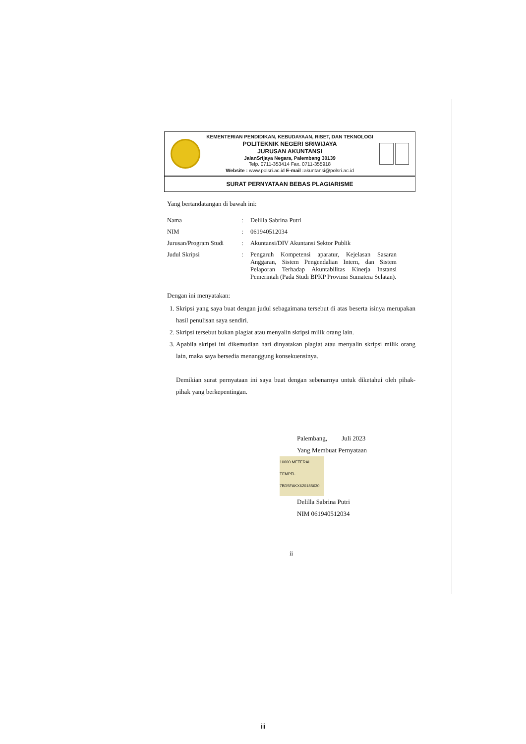KEMENTERIAN PENDIDIKAN, KEBUDAYAAN, RISET, DAN TEKNOLOGI
POLITEKNIK NEGERI SRIWIJAYA
JURUSAN AKUNTANSI
JalanSrijaya Negara, Palembang 30139
Telp. 0711-353414 Fax. 0711-355918
Website : www.polsri.ac.id E-mail : akuntansi@polsri.ac.id
SURAT PERNYATAAN BEBAS PLAGIARISME
Yang bertandatangan di bawah ini:
Nama: Delilla Sabrina Putri
NIM: 061940512034
Jurusan/Program Studi: Akuntansi/DIV Akuntansi Sektor Publik
Judul Skripsi: Pengaruh Kompetensi aparatur, Kejelasan Sasaran Anggaran, Sistem Pengendalian Intern, dan Sistem Pelaporan Terhadap Akuntabilitas Kinerja Instansi Pemerintah (Pada Studi BPKP Provinsi Sumatera Selatan).
Dengan ini menyatakan:
1. Skripsi yang saya buat dengan judul sebagaimana tersebut di atas beserta isinya merupakan hasil penulisan saya sendiri.
2. Skripsi tersebut bukan plagiat atau menyalin skripsi milik orang lain.
3. Apabila skripsi ini dikemudian hari dinyatakan plagiat atau menyalin skripsi milik orang lain, maka saya bersedia menanggung konsekuensinya.
Demikian surat pernyataan ini saya buat dengan sebenarnya untuk diketahui oleh pihak-pihak yang berkepentingan.
Palembang, Juli 2023
Yang Membuat Pernyataan
10000 METERAI TEMPEL
7BD5FAKX620185630
Delilla Sabrina Putri
NIM 061940512034
ii
iii